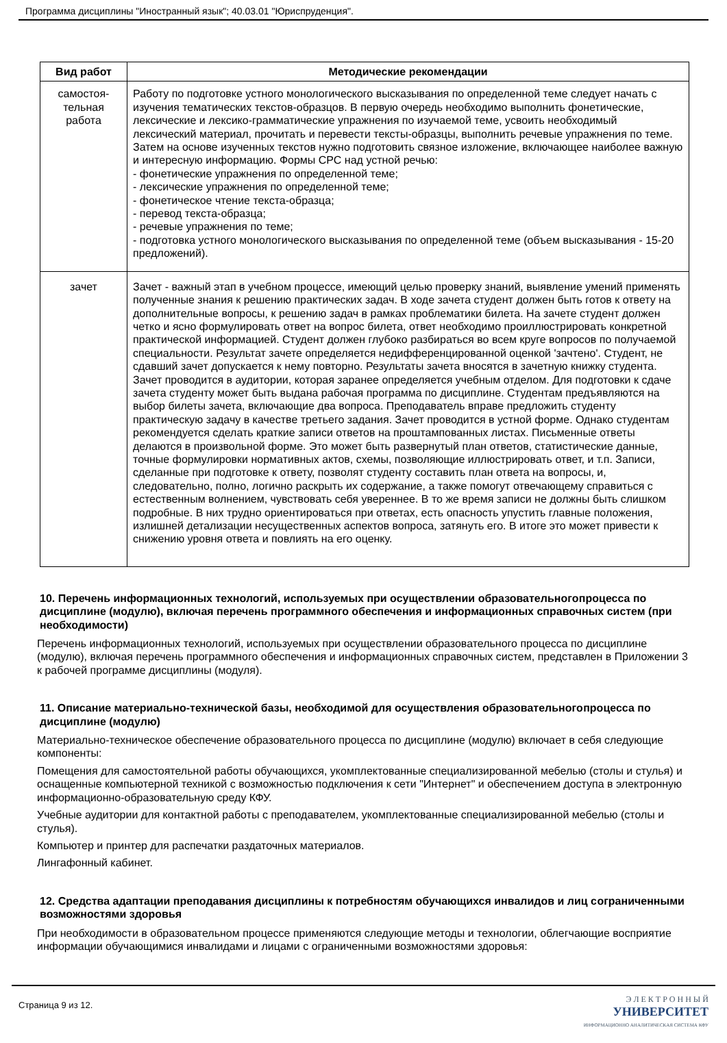Программа дисциплины "Иностранный язык"; 40.03.01 "Юриспруденция".
| Вид работ | Методические рекомендации |
| --- | --- |
| самостоя- тельная работа | Работу по подготовке устного монологического высказывания по определенной теме следует начать с изучения тематических текстов-образцов. В первую очередь необходимо выполнить фонетические, лексические и лексико-грамматические упражнения по изучаемой теме, усвоить необходимый лексический материал, прочитать и перевести тексты-образцы, выполнить речевые упражнения по теме. Затем на основе изученных текстов нужно подготовить связное изложение, включающее наиболее важную и интересную информацию. Формы СРС над устной речью: - фонетические упражнения по определенной теме; - лексические упражнения по определенной теме; - фонетическое чтение текста-образца; - перевод текста-образца; - речевые упражнения по теме; - подготовка устного монологического высказывания по определенной теме (объем высказывания - 15-20 предложений). |
| зачет | Зачет - важный этап в учебном процессе, имеющий целью проверку знаний, выявление умений применять полученные знания к решению практических задач. В ходе зачета студент должен быть готов к ответу на дополнительные вопросы, к решению задач в рамках проблематики билета. На зачете студент должен четко и ясно формулировать ответ на вопрос билета, ответ необходимо проиллюстрировать конкретной практической информацией. Студент должен глубоко разбираться во всем круге вопросов по получаемой специальности. Результат зачете определяется недифференцированной оценкой 'зачтено'. Студент, не сдавший зачет допускается к нему повторно. Результаты зачета вносятся в зачетную книжку студента. Зачет проводится в аудитории, которая заранее определяется учебным отделом. Для подготовки к сдаче зачета студенту может быть выдана рабочая программа по дисциплине. Студентам предъявляются на выбор билеты зачета, включающие два вопроса. Преподаватель вправе предложить студенту практическую задачу в качестве третьего задания. Зачет проводится в устной форме. Однако студентам рекомендуется сделать краткие записи ответов на проштампованных листах. Письменные ответы делаются в произвольной форме. Это может быть развернутый план ответов, статистические данные, точные формулировки нормативных актов, схемы, позволяющие иллюстрировать ответ, и т.п. Записи, сделанные при подготовке к ответу, позволят студенту составить план ответа на вопросы, и, следовательно, полно, логично раскрыть их содержание, а также помогут отвечающему справиться с естественным волнением, чувствовать себя увереннее. В то же время записи не должны быть слишком подробные. В них трудно ориентироваться при ответах, есть опасность упустить главные положения, излишней детализации несущественных аспектов вопроса, затянуть его. В итоге это может привести к снижению уровня ответа и повлиять на его оценку. |
10. Перечень информационных технологий, используемых при осуществлении образовательного процесса по дисциплине (модулю), включая перечень программного обеспечения и информационных справочных систем (при необходимости)
Перечень информационных технологий, используемых при осуществлении образовательного процесса по дисциплине (модулю), включая перечень программного обеспечения и информационных справочных систем, представлен в Приложении 3 к рабочей программе дисциплины (модуля).
11. Описание материально-технической базы, необходимой для осуществления образовательного процесса по дисциплине (модулю)
Материально-техническое обеспечение образовательного процесса по дисциплине (модулю) включает в себя следующие компоненты:
Помещения для самостоятельной работы обучающихся, укомплектованные специализированной мебелью (столы и стулья) и оснащенные компьютерной техникой с возможностью подключения к сети "Интернет" и обеспечением доступа в электронную информационно-образовательную среду КФУ.
Учебные аудитории для контактной работы с преподавателем, укомплектованные специализированной мебелью (столы и стулья).
Компьютер и принтер для распечатки раздаточных материалов.
Лингафонный кабинет.
12. Средства адаптации преподавания дисциплины к потребностям обучающихся инвалидов и лиц с ограниченными возможностями здоровья
При необходимости в образовательном процессе применяются следующие методы и технологии, облегчающие восприятие информации обучающимися инвалидами и лицами с ограниченными возможностями здоровья:
Страница 9 из 12.
Э Л Е К Т Р О Н Н Ы Й
УНИВЕРСИТЕТ
ИНФОРМАЦИОННО АНАЛИТИЧЕСКАЯ СИСТЕМА КФУ